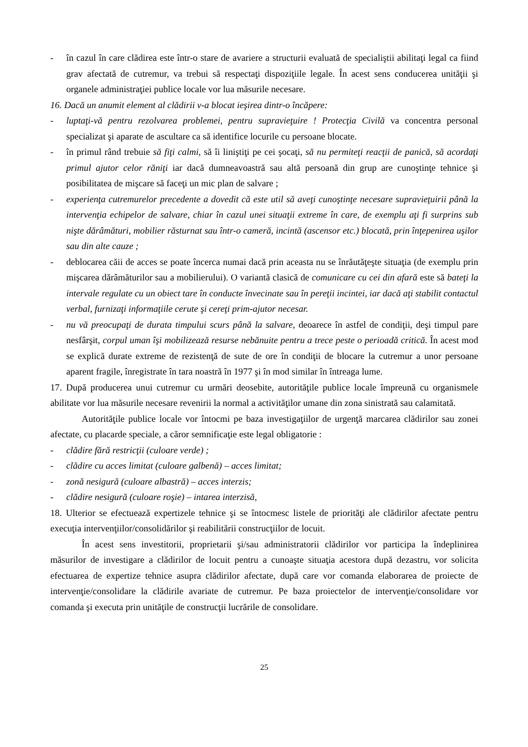- în cazul în care clădirea este într-o stare de avariere a structurii evaluată de specialiştii abilitaţi legal ca fiind grav afectată de cutremur, va trebui să respectaţi dispoziţiile legale. În acest sens conducerea unităţii şi organele administraţiei publice locale vor lua măsurile necesare.
16. Dacă un anumit element al clădirii v-a blocat ieşirea dintr-o încăpere:
- luptaţi-vă pentru rezolvarea problemei, pentru supravieţuire ! Protecţia Civilă va concentra personal specializat şi aparate de ascultare ca să identifice locurile cu persoane blocate.
- în primul rând trebuie să fiţi calmi, să îi liniştiţi pe cei şocaţi, să nu permiteţi reacţii de panică, să acordaţi primul ajutor celor răniţi iar dacă dumneavoastră sau altă persoană din grup are cunoştinţe tehnice şi posibilitatea de mişcare să faceţi un mic plan de salvare ;
- experienţa cutremurelor precedente a dovedit că este util să aveţi cunoştinţe necesare supravieţuirii până la intervenţia echipelor de salvare, chiar în cazul unei situaţii extreme în care, de exemplu aţi fi surprins sub nişte dărâmături, mobilier răsturnat sau într-o cameră, incintă (ascensor etc.) blocată, prin înţepenirea uşilor sau din alte cauze ;
- deblocarea căii de acces se poate încerca numai dacă prin aceasta nu se înrăutăţeşte situaţia (de exemplu prin mişcarea dărâmăturilor sau a mobilierului). O variantă clasică de comunicare cu cei din afară este să bateţi la intervale regulate cu un obiect tare în conducte învecinate sau în pereţii incintei, iar dacă aţi stabilit contactul verbal, furnizaţi informaţiile cerute şi cereţi prim-ajutor necesar.
- nu vă preocupaţi de durata timpului scurs până la salvare, deoarece în astfel de condiţii, deşi timpul pare nesfârşit, corpul uman îşi mobilizează resurse nebănuite pentru a trece peste o perioadă critică. În acest mod se explică durate extreme de rezistenţă de sute de ore în condiţii de blocare la cutremur a unor persoane aparent fragile, înregistrate în tara noastră în 1977 şi în mod similar în întreaga lume.
17. După producerea unui cutremur cu urmări deosebite, autorităţile publice locale împreună cu organismele abilitate vor lua măsurile necesare revenirii la normal a activităţilor umane din zona sinistrată sau calamitată.
Autorităţile publice locale vor întocmi pe baza investigaţiilor de urgenţă marcarea clădirilor sau zonei afectate, cu placarde speciale, a căror semnificaţie este legal obligatorie :
- clădire fără restricţii (culoare verde) ;
- clădire cu acces limitat (culoare galbenă) – acces limitat;
- zonă nesigură (culoare albastră) – acces interzis;
- clădire nesigură (culoare roşie) – intarea interzisă,
18. Ulterior se efectuează expertizele tehnice şi se întocmesc listele de priorităţi ale clădirilor afectate pentru execuţia intervenţiilor/consolidărilor şi reabilitării construcţiilor de locuit.
În acest sens investitorii, proprietarii şi/sau administratorii clădirilor vor participa la îndeplinirea măsurilor de investigare a clădirilor de locuit pentru a cunoaşte situaţia acestora după dezastru, vor solicita efectuarea de expertize tehnice asupra clădirilor afectate, după care vor comanda elaborarea de proiecte de intervenţie/consolidare la clădirile avariate de cutremur. Pe baza proiectelor de intervenţie/consolidare vor comanda şi executa prin unităţile de construcţii lucrările de consolidare.
25